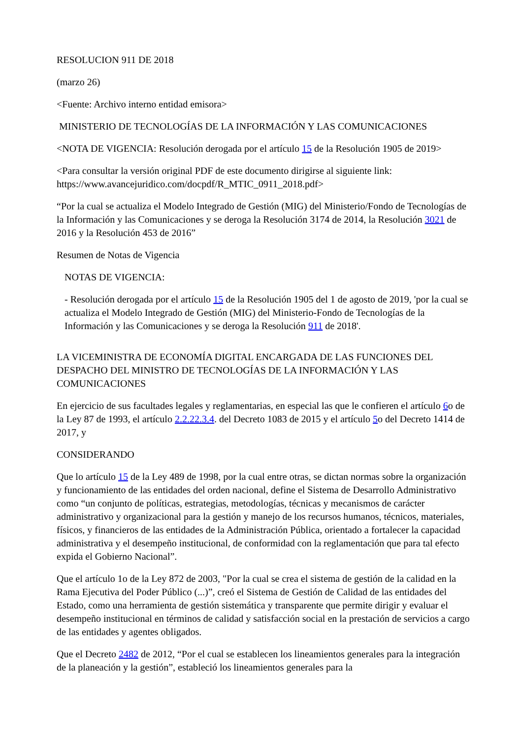RESOLUCION 911 DE 2018
(marzo 26)
<Fuente: Archivo interno entidad emisora>
MINISTERIO DE TECNOLOGÍAS DE LA INFORMACIÓN Y LAS COMUNICACIONES
<NOTA DE VIGENCIA: Resolución derogada por el artículo 15 de la Resolución 1905 de 2019>
<Para consultar la versión original PDF de este documento dirigirse al siguiente link: https://www.avancejuridico.com/docpdf/R_MTIC_0911_2018.pdf>
“Por la cual se actualiza el Modelo Integrado de Gestión (MIG) del Ministerio/Fondo de Tecnologías de la Información y las Comunicaciones y se deroga la Resolución 3174 de 2014, la Resolución 3021 de 2016 y la Resolución 453 de 2016”
Resumen de Notas de Vigencia
NOTAS DE VIGENCIA:
- Resolución derogada por el artículo 15 de la Resolución 1905 del 1 de agosto de 2019, 'por la cual se actualiza el Modelo Integrado de Gestión (MIG) del Ministerio-Fondo de Tecnologías de la Información y las Comunicaciones y se deroga la Resolución 911 de 2018'.
LA VICEMINISTRA DE ECONOMÍA DIGITAL ENCARGADA DE LAS FUNCIONES DEL DESPACHO DEL MINISTRO DE TECNOLOGÍAS DE LA INFORMACIÓN Y LAS COMUNICACIONES
En ejercicio de sus facultades legales y reglamentarias, en especial las que le confieren el artículo 6o de la Ley 87 de 1993, el artículo 2.2.22.3.4. del Decreto 1083 de 2015 y el artículo 5o del Decreto 1414 de 2017, y
CONSIDERANDO
Que lo artículo 15 de la Ley 489 de 1998, por la cual entre otras, se dictan normas sobre la organización y funcionamiento de las entidades del orden nacional, define el Sistema de Desarrollo Administrativo como “un conjunto de políticas, estrategias, metodologías, técnicas y mecanismos de carácter administrativo y organizacional para la gestión y manejo de los recursos humanos, técnicos, materiales, físicos, y financieros de las entidades de la Administración Pública, orientado a fortalecer la capacidad administrativa y el desempeño institucional, de conformidad con la reglamentación que para tal efecto expida el Gobierno Nacional”.
Que el artículo 1o de la Ley 872 de 2003, "Por la cual se crea el sistema de gestión de la calidad en la Rama Ejecutiva del Poder Público (...)”, creó el Sistema de Gestión de Calidad de las entidades del Estado, como una herramienta de gestión sistemática y transparente que permite dirigir y evaluar el desempeño institucional en términos de calidad y satisfacción social en la prestación de servicios a cargo de las entidades y agentes obligados.
Que el Decreto 2482 de 2012, “Por el cual se establecen los lineamientos generales para la integración de la planeación y la gestión”, estableció los lineamientos generales para la